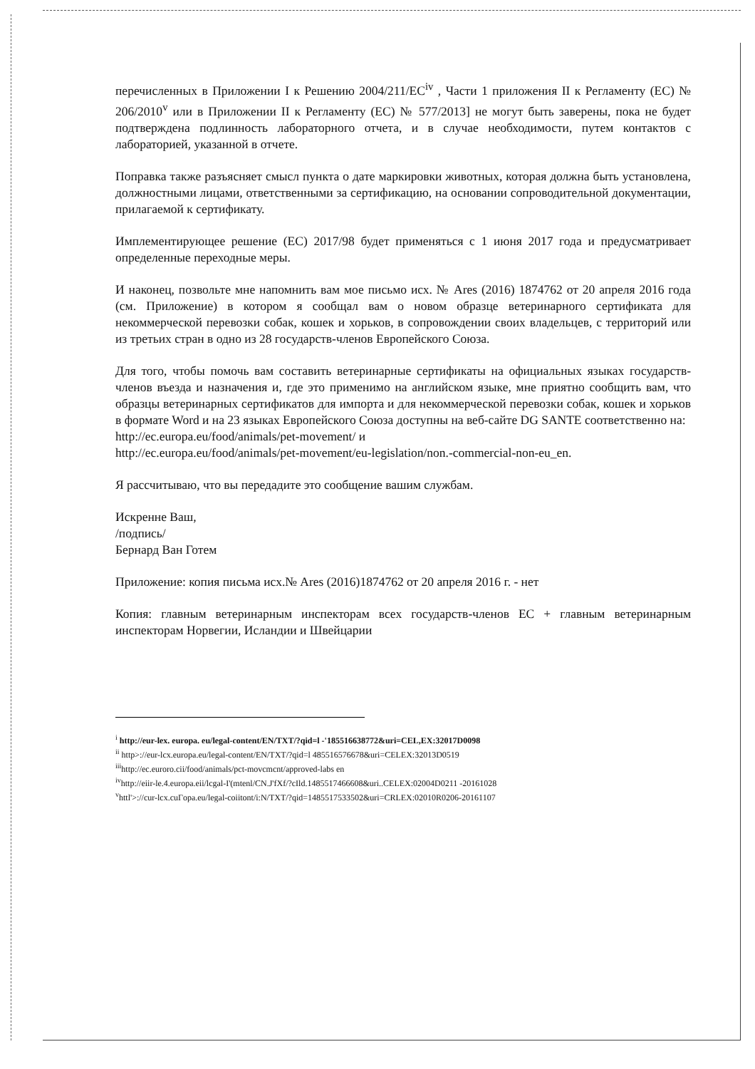перечисленных в Приложении I к Решению 2004/211/ЕС<sup>iv</sup> , Части 1 приложения II к Регламенту (ЕС) № 206/2010<sup>v</sup> или в Приложении II к Регламенту (ЕС) № 577/2013] не могут быть заверены, пока не будет подтверждена подлинность лабораторного отчета, и в случае необходимости, путем контактов с лабораторией, указанной в отчете.
Поправка также разъясняет смысл пункта о дате маркировки животных, которая должна быть установлена, должностными лицами, ответственными за сертификацию, на основании сопроводительной документации, прилагаемой к сертификату.
Имплементирующее решение (ЕС) 2017/98 будет применяться с 1 июня 2017 года и предусматривает определенные переходные меры.
И наконец, позвольте мне напомнить вам мое письмо исх. № Ares (2016) 1874762 от 20 апреля 2016 года (см. Приложение) в котором я сообщал вам о новом образце ветеринарного сертификата для некоммерческой перевозки собак, кошек и хорьков, в сопровождении своих владельцев, с территорий или из третьих стран в одно из 28 государств-членов Европейского Союза.
Для того, чтобы помочь вам составить ветеринарные сертификаты на официальных языках государств-членов въезда и назначения и, где это применимо на английском языке, мне приятно сообщить вам, что образцы ветеринарных сертификатов для импорта и для некоммерческой перевозки собак, кошек и хорьков в формате Word и на 23 языках Европейского Союза доступны на веб-сайте DG SANTE соответственно на:
http://ec.europa.eu/food/animals/pet-movement/ и
http://ec.europa.eu/food/animals/pet-movement/eu-legislation/non.-commercial-non-eu_en.
Я рассчитываю, что вы передадите это сообщение вашим службам.
Искренне Ваш,
/подпись/
Бернард Ван Готем
Приложение: копия письма исх.№ Ares (2016)1874762 от 20 апреля 2016 г. - нет
Копия: главным ветеринарным инспекторам всех государств-членов ЕС + главным ветеринарным инспекторам Норвегии, Исландии и Швейцарии
<sup>i</sup> http://eur-lex. europa. eu/legal-content/EN/TXT/?qid=l -'185516638772&uri=CEL,EX:32017D0098
<sup>ii</sup> http>://eur-lcx.europa.eu/legal-content/EN/TXT/?qid=l 485516576678&uri=CELEX:32013D0519
<sup>iii</sup>http://ec.euroro.cii/food/animals/pct-movcmcnt/approved-labs en
<sup>iv</sup>http://eiir-le.4.europa.eii/lcgal-I'(mtenl/CN.J'fXf/?cIld.1485517466608&uri..CELEX:02004D0211 -20161028
<sup>v</sup> httl'>://cur-lcx.cuГopa.eu/legal-coiitont/i:N/TXT/?qid=1485517533502&uri=CRLEX:02010R0206-20161107